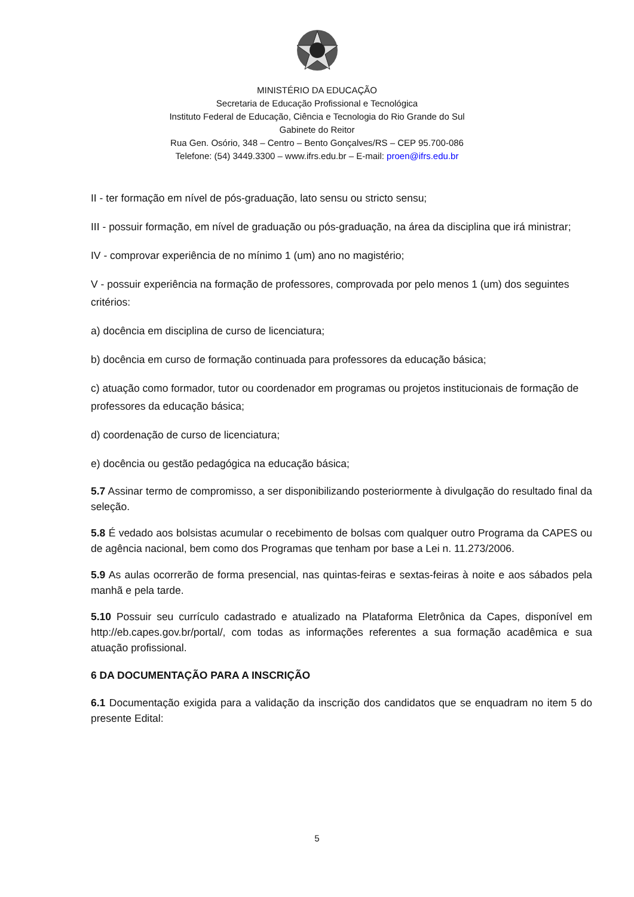MINISTÉRIO DA EDUCAÇÃO
Secretaria de Educação Profissional e Tecnológica
Instituto Federal de Educação, Ciência e Tecnologia do Rio Grande do Sul
Gabinete do Reitor
Rua Gen. Osório, 348 – Centro – Bento Gonçalves/RS – CEP 95.700-086
Telefone: (54) 3449.3300 – www.ifrs.edu.br – E-mail: proen@ifrs.edu.br
II - ter formação em nível de pós-graduação, lato sensu ou stricto sensu;
III - possuir formação, em nível de graduação ou pós-graduação, na área da disciplina que irá ministrar;
IV - comprovar experiência de no mínimo 1 (um) ano no magistério;
V - possuir experiência na formação de professores, comprovada por pelo menos 1 (um) dos seguintes critérios:
a) docência em disciplina de curso de licenciatura;
b) docência em curso de formação continuada para professores da educação básica;
c) atuação como formador, tutor ou coordenador em programas ou projetos institucionais de formação de professores da educação básica;
d) coordenação de curso de licenciatura;
e) docência ou gestão pedagógica na educação básica;
5.7 Assinar termo de compromisso, a ser disponibilizando posteriormente à divulgação do resultado final da seleção.
5.8 É vedado aos bolsistas acumular o recebimento de bolsas com qualquer outro Programa da CAPES ou de agência nacional, bem como dos Programas que tenham por base a Lei n. 11.273/2006.
5.9 As aulas ocorrerão de forma presencial, nas quintas-feiras e sextas-feiras à noite e aos sábados pela manhã e pela tarde.
5.10 Possuir seu currículo cadastrado e atualizado na Plataforma Eletrônica da Capes, disponível em http://eb.capes.gov.br/portal/, com todas as informações referentes a sua formação acadêmica e sua atuação profissional.
6 DA DOCUMENTAÇÃO PARA A INSCRIÇÃO
6.1 Documentação exigida para a validação da inscrição dos candidatos que se enquadram no item 5 do presente Edital:
5